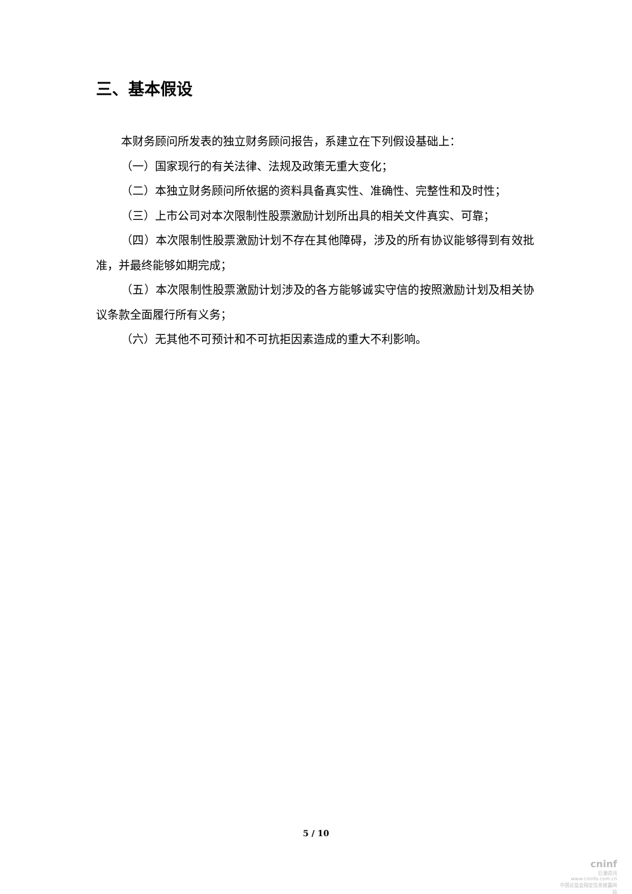三、基本假设
本财务顾问所发表的独立财务顾问报告，系建立在下列假设基础上：
（一）国家现行的有关法律、法规及政策无重大变化；
（二）本独立财务顾问所依据的资料具备真实性、准确性、完整性和及时性；
（三）上市公司对本次限制性股票激励计划所出具的相关文件真实、可靠；
（四）本次限制性股票激励计划不存在其他障碍，涉及的所有协议能够得到有效批准，并最终能够如期完成；
（五）本次限制性股票激励计划涉及的各方能够诚实守信的按照激励计划及相关协议条款全面履行所有义务；
（六）无其他不可预计和不可抗拒因素造成的重大不利影响。
5 / 10
cninf
巨潮资讯
www.cninfo.com.cn
中国证监会指定信息披露网站